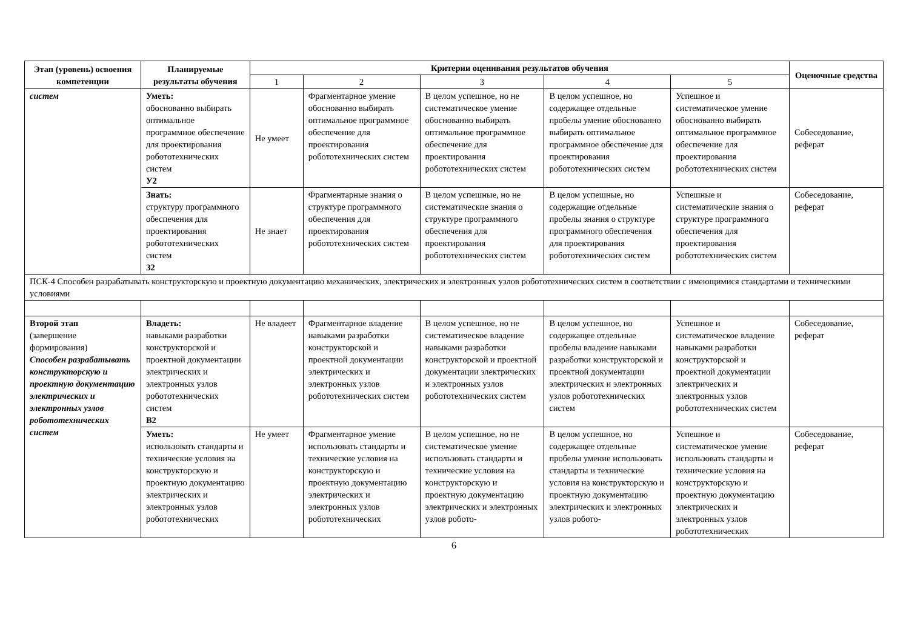| Этап (уровень) освоения компетенции | Планируемые результаты обучения | Критерии оценивания результатов обучения | | | | | Оценочные средства |
| --- | --- | --- | --- | --- | --- | --- | --- |
| | | 1 | 2 | 3 | 4 | 5 | |
| систем | Уметь: обоснованно выбирать оптимальное программное обеспечение для проектирования робототехнических систем У2 | Не умеет | Фрагментарное умение обоснованно выбирать оптимальное программное обеспечение для проектирования робототехнических систем | В целом успешное, но не систематическое умение обоснованно выбирать оптимальное программное обеспечение для проектирования робототехнических систем | В целом успешное, но содержащее отдельные пробелы умение обоснованно выбирать оптимальное программное обеспечение для проектирования робототехнических систем | Успешное и систематическое умение обоснованно выбирать оптимальное программное обеспечение для проектирования робототехнических систем | Собеседование, реферат |
| | Знать: структуру программного обеспечения для проектирования робототехнических систем З2 | Не знает | Фрагментарные знания о структуре программного обеспечения для проектирования робототехнических систем | В целом успешные, но не систематические знания о структуре программного обеспечения для проектирования робототехнических систем | В целом успешные, но содержащие отдельные пробелы знания о структуре программного обеспечения для проектирования робототехнических систем | Успешные и систематические знания о структуре программного обеспечения для проектирования робототехнических систем | Собеседование, реферат |
| ПСК-4 Способен разрабатывать конструкторскую и проектную документацию механических, электрических и электронных узлов робототехнических систем в соответствии с имеющимися стандартами и техническими условиями | | | | | | | |
| Второй этап (завершение формирования) Способен разрабатывать конструкторскую и проектную документацию электрических и электронных узлов робототехнических систем | Владеть: навыками разработки конструкторской и проектной документации электрических и электронных узлов робототехнических систем В2 | Не владеет | Фрагментарное владение навыками разработки конструкторской и проектной документации электрических и электронных узлов робототехнических систем | В целом успешное, но не систематическое владение навыками разработки конструкторской и проектной документации электрических и электронных узлов робототехнических систем | В целом успешное, но содержащее отдельные пробелы владение навыками разработки конструкторской и проектной документации электрических и электронных узлов робототехнических систем | Успешное и систематическое владение навыками разработки конструкторской и проектной документации электрических и электронных узлов робототехнических систем | Собеседование, реферат |
| | Уметь: использовать стандарты и технические условия на конструкторскую и проектную документацию электрических и электронных узлов робототехнических | Не умеет | Фрагментарное умение использовать стандарты и технические условия на конструкторскую и проектную документацию электрических и электронных узлов робототехнических | В целом успешное, но не систематическое умение использовать стандарты и технические условия на конструкторскую и проектную документацию электрических и электронных узлов робото- | В целом успешное, но содержащее отдельные пробелы умение использовать стандарты и технические условия на конструкторскую и проектную документацию электрических и электронных узлов робото- | Успешное и систематическое умение использовать стандарты и технические условия на конструкторскую и проектную документацию электрических и электронных узлов робототехнических | Собеседование, реферат |
6